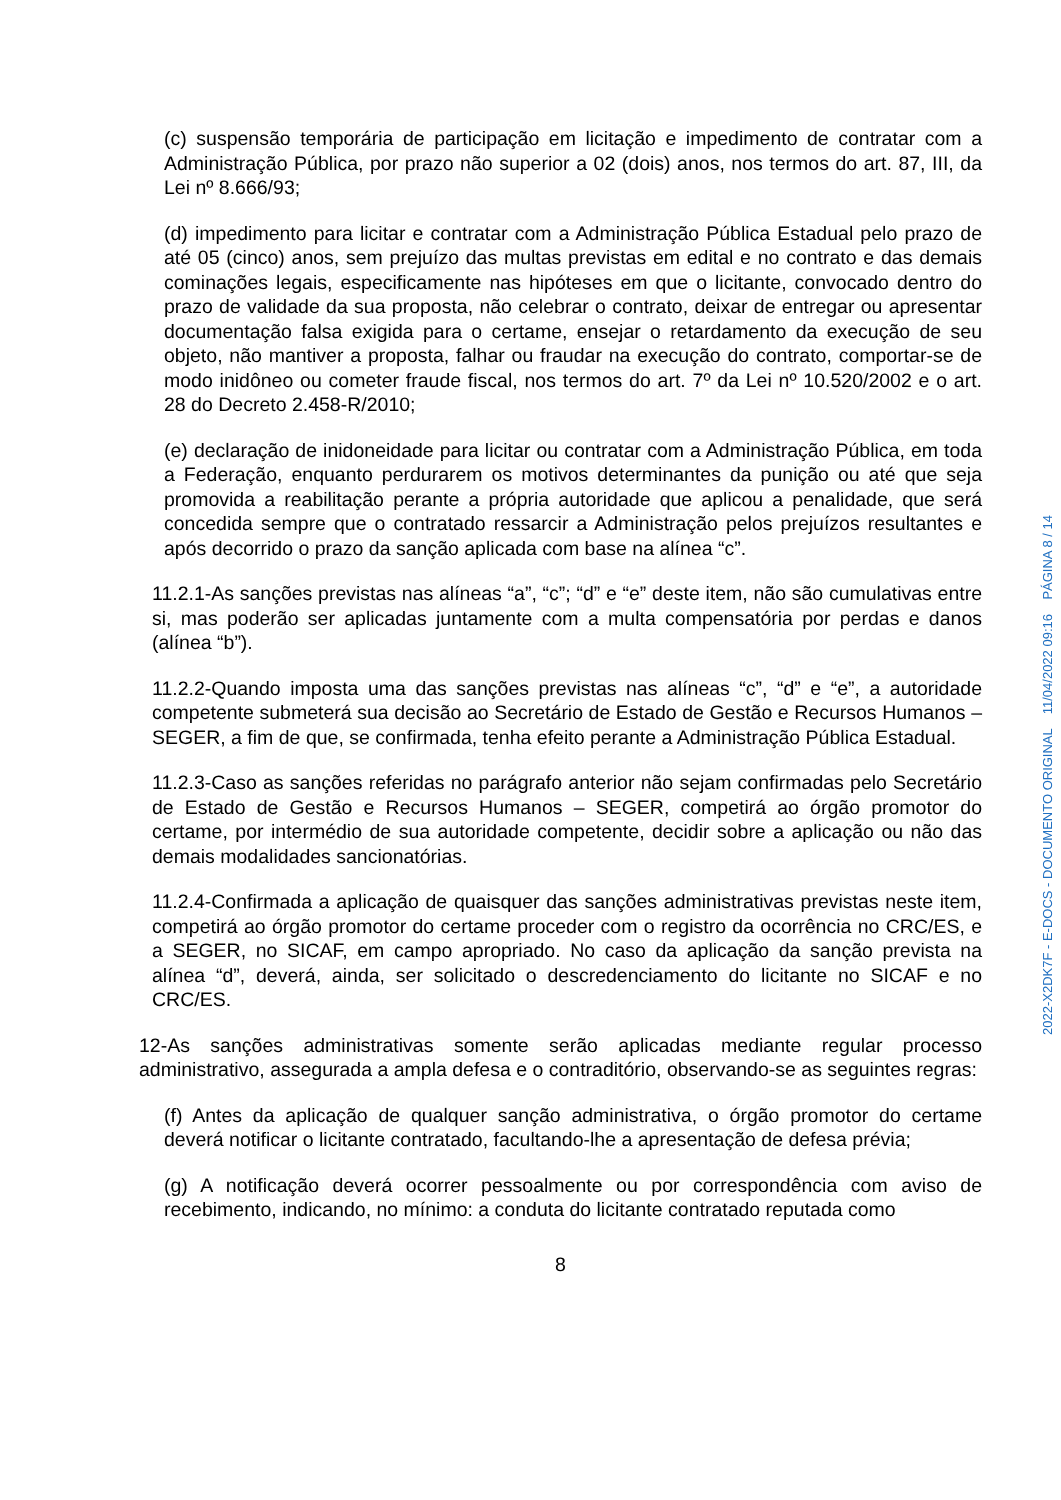(c) suspensão temporária de participação em licitação e impedimento de contratar com a Administração Pública, por prazo não superior a 02 (dois) anos, nos termos do art. 87, III, da Lei nº 8.666/93;
(d) impedimento para licitar e contratar com a Administração Pública Estadual pelo prazo de até 05 (cinco) anos, sem prejuízo das multas previstas em edital e no contrato e das demais cominações legais, especificamente nas hipóteses em que o licitante, convocado dentro do prazo de validade da sua proposta, não celebrar o contrato, deixar de entregar ou apresentar documentação falsa exigida para o certame, ensejar o retardamento da execução de seu objeto, não mantiver a proposta, falhar ou fraudar na execução do contrato, comportar-se de modo inidôneo ou cometer fraude fiscal, nos termos do art. 7º da Lei nº 10.520/2002 e o art. 28 do Decreto 2.458-R/2010;
(e) declaração de inidoneidade para licitar ou contratar com a Administração Pública, em toda a Federação, enquanto perdurarem os motivos determinantes da punição ou até que seja promovida a reabilitação perante a própria autoridade que aplicou a penalidade, que será concedida sempre que o contratado ressarcir a Administração pelos prejuízos resultantes e após decorrido o prazo da sanção aplicada com base na alínea “c”.
11.2.1-As sanções previstas nas alíneas “a”, “c”; “d” e “e” deste item, não são cumulativas entre si, mas poderão ser aplicadas juntamente com a multa compensatória por perdas e danos (alínea “b”).
11.2.2-Quando imposta uma das sanções previstas nas alíneas “c”, “d” e “e”, a autoridade competente submeterá sua decisão ao Secretário de Estado de Gestão e Recursos Humanos – SEGER, a fim de que, se confirmada, tenha efeito perante a Administração Pública Estadual.
11.2.3-Caso as sanções referidas no parágrafo anterior não sejam confirmadas pelo Secretário de Estado de Gestão e Recursos Humanos – SEGER, competirá ao órgão promotor do certame, por intermédio de sua autoridade competente, decidir sobre a aplicação ou não das demais modalidades sancionatórias.
11.2.4-Confirmada a aplicação de quaisquer das sanções administrativas previstas neste item, competirá ao órgão promotor do certame proceder com o registro da ocorrência no CRC/ES, e a SEGER, no SICAF, em campo apropriado. No caso da aplicação da sanção prevista na alínea “d”, deverá, ainda, ser solicitado o descredenciamento do licitante no SICAF e no CRC/ES.
12-As sanções administrativas somente serão aplicadas mediante regular processo administrativo, assegurada a ampla defesa e o contraditório, observando-se as seguintes regras:
(f) Antes da aplicação de qualquer sanção administrativa, o órgão promotor do certame deverá notificar o licitante contratado, facultando-lhe a apresentação de defesa prévia;
(g) A notificação deverá ocorrer pessoalmente ou por correspondência com aviso de recebimento, indicando, no mínimo: a conduta do licitante contratado reputada como
8
2022-X2DK7F - E-DOCS - DOCUMENTO ORIGINAL 11/04/2022 09:16 PÁGINA 8 / 14